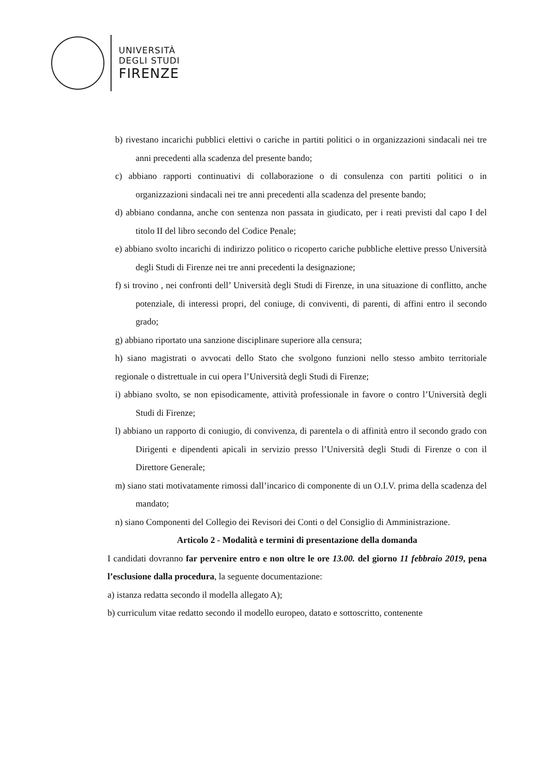UNIVERSITÀ
DEGLI STUDI
FIRENZE
b) rivestano incarichi pubblici elettivi o cariche in partiti politici o in organizzazioni sindacali nei tre anni precedenti alla scadenza del presente bando;
c) abbiano rapporti continuativi di collaborazione o di consulenza con partiti politici o in organizzazioni sindacali nei tre anni precedenti alla scadenza del presente bando;
d) abbiano condanna, anche con sentenza non passata in giudicato, per i reati previsti dal capo I del titolo II del libro secondo del Codice Penale;
e) abbiano svolto incarichi di indirizzo politico o ricoperto cariche pubbliche elettive presso Università degli Studi di Firenze nei tre anni precedenti la designazione;
f) si trovino , nei confronti dell’ Università degli Studi di Firenze, in una situazione di conflitto, anche potenziale, di interessi propri, del coniuge, di conviventi, di parenti, di affini entro il secondo grado;
g) abbiano riportato una sanzione disciplinare superiore alla censura;
h) siano magistrati o avvocati dello Stato che svolgono funzioni nello stesso ambito territoriale regionale o distrettuale in cui opera l’Università degli Studi di Firenze;
i) abbiano svolto, se non episodicamente, attività professionale in favore o contro l’Università degli Studi di Firenze;
l) abbiano un rapporto di coniugio, di convivenza, di parentela o di affinità entro il secondo grado con Dirigenti e dipendenti apicali in servizio presso l’Università degli Studi di Firenze o con il Direttore Generale;
m) siano stati motivatamente rimossi dall’incarico di componente di un O.I.V. prima della scadenza del mandato;
n) siano Componenti del Collegio dei Revisori dei Conti o del Consiglio di Amministrazione.
Articolo 2 - Modalità e termini di presentazione della domanda
I candidati dovranno far pervenire entro e non oltre le ore 13.00. del giorno 11 febbraio 2019, pena l’esclusione dalla procedura, la seguente documentazione:
a) istanza redatta secondo il modella allegato A);
b) curriculum vitae redatto secondo il modello europeo, datato e sottoscritto, contenente